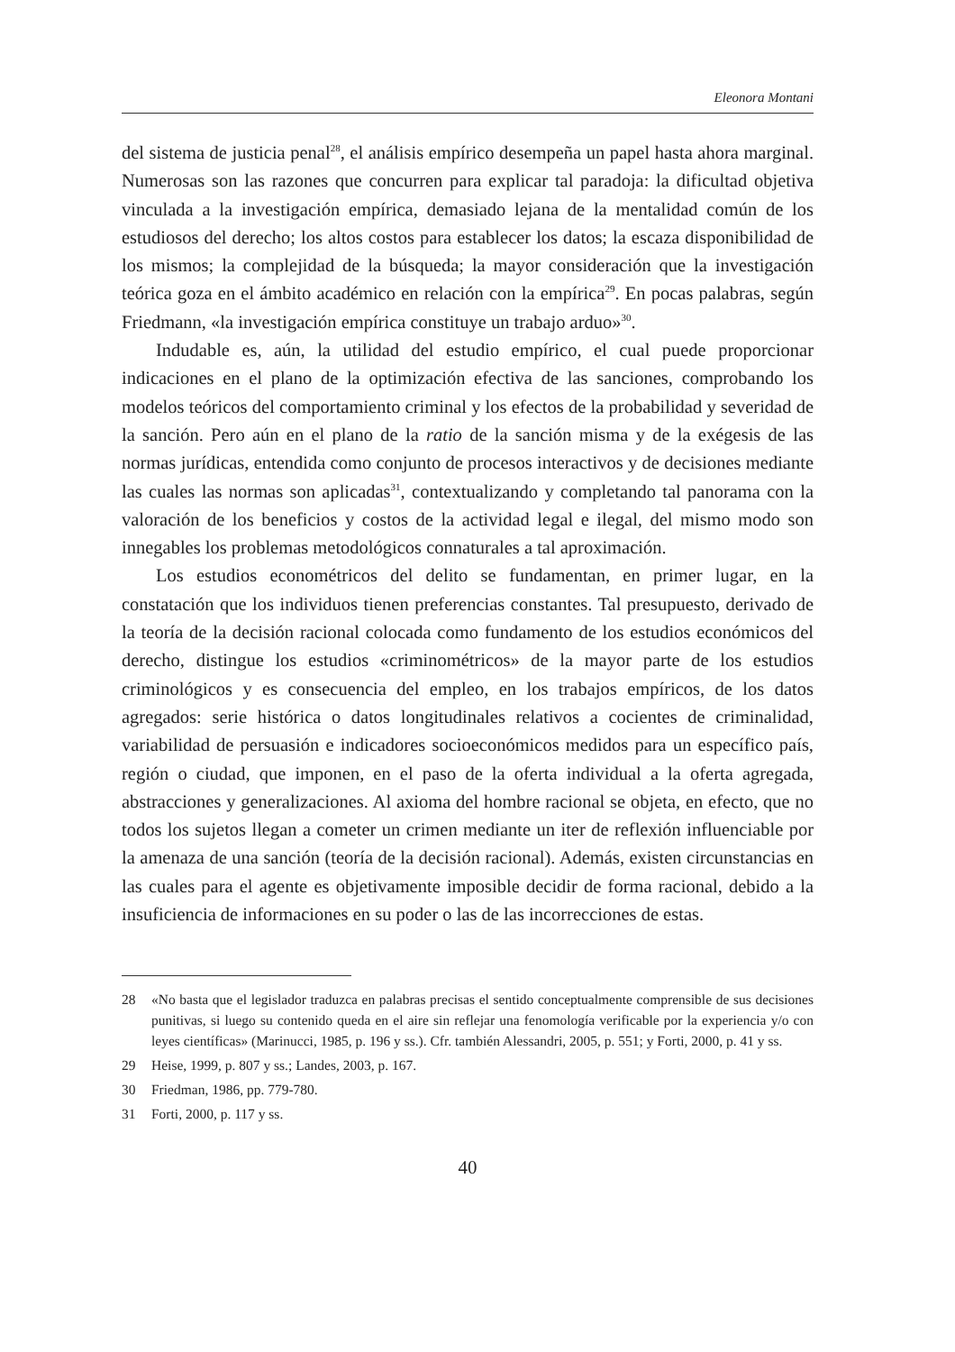Eleonora Montani
del sistema de justicia penal<sup>28</sup>, el análisis empírico desempeña un papel hasta ahora marginal. Numerosas son las razones que concurren para explicar tal paradoja: la dificultad objetiva vinculada a la investigación empírica, demasiado lejana de la mentalidad común de los estudiosos del derecho; los altos costos para establecer los datos; la escaza disponibilidad de los mismos; la complejidad de la búsqueda; la mayor consideración que la investigación teórica goza en el ámbito académico en relación con la empírica<sup>29</sup>. En pocas palabras, según Friedmann, «la investigación empírica constituye un trabajo arduo»<sup>30</sup>.
Indudable es, aún, la utilidad del estudio empírico, el cual puede proporcionar indicaciones en el plano de la optimización efectiva de las sanciones, comprobando los modelos teóricos del comportamiento criminal y los efectos de la probabilidad y severidad de la sanción. Pero aún en el plano de la ratio de la sanción misma y de la exégesis de las normas jurídicas, entendida como conjunto de procesos interactivos y de decisiones mediante las cuales las normas son aplicadas<sup>31</sup>, contextualizando y completando tal panorama con la valoración de los beneficios y costos de la actividad legal e ilegal, del mismo modo son innegables los problemas metodológicos connaturales a tal aproximación.
Los estudios econométricos del delito se fundamentan, en primer lugar, en la constatación que los individuos tienen preferencias constantes. Tal presupuesto, derivado de la teoría de la decisión racional colocada como fundamento de los estudios económicos del derecho, distingue los estudios «criminométricos» de la mayor parte de los estudios criminológicos y es consecuencia del empleo, en los trabajos empíricos, de los datos agregados: serie histórica o datos longitudinales relativos a cocientes de criminalidad, variabilidad de persuasión e indicadores socioeconómicos medidos para un específico país, región o ciudad, que imponen, en el paso de la oferta individual a la oferta agregada, abstracciones y generalizaciones. Al axioma del hombre racional se objeta, en efecto, que no todos los sujetos llegan a cometer un crimen mediante un iter de reflexión influenciable por la amenaza de una sanción (teoría de la decisión racional). Además, existen circunstancias en las cuales para el agente es objetivamente imposible decidir de forma racional, debido a la insuficiencia de informaciones en su poder o las de las incorrecciones de estas.
28 «No basta que el legislador traduzca en palabras precisas el sentido conceptualmente comprensible de sus decisiones punitivas, si luego su contenido queda en el aire sin reflejar una fenomología verificable por la experiencia y/o con leyes científicas» (Marinucci, 1985, p. 196 y ss.). Cfr. también Alessandri, 2005, p. 551; y Forti, 2000, p. 41 y ss.
29 Heise, 1999, p. 807 y ss.; Landes, 2003, p. 167.
30 Friedman, 1986, pp. 779-780.
31 Forti, 2000, p. 117 y ss.
40